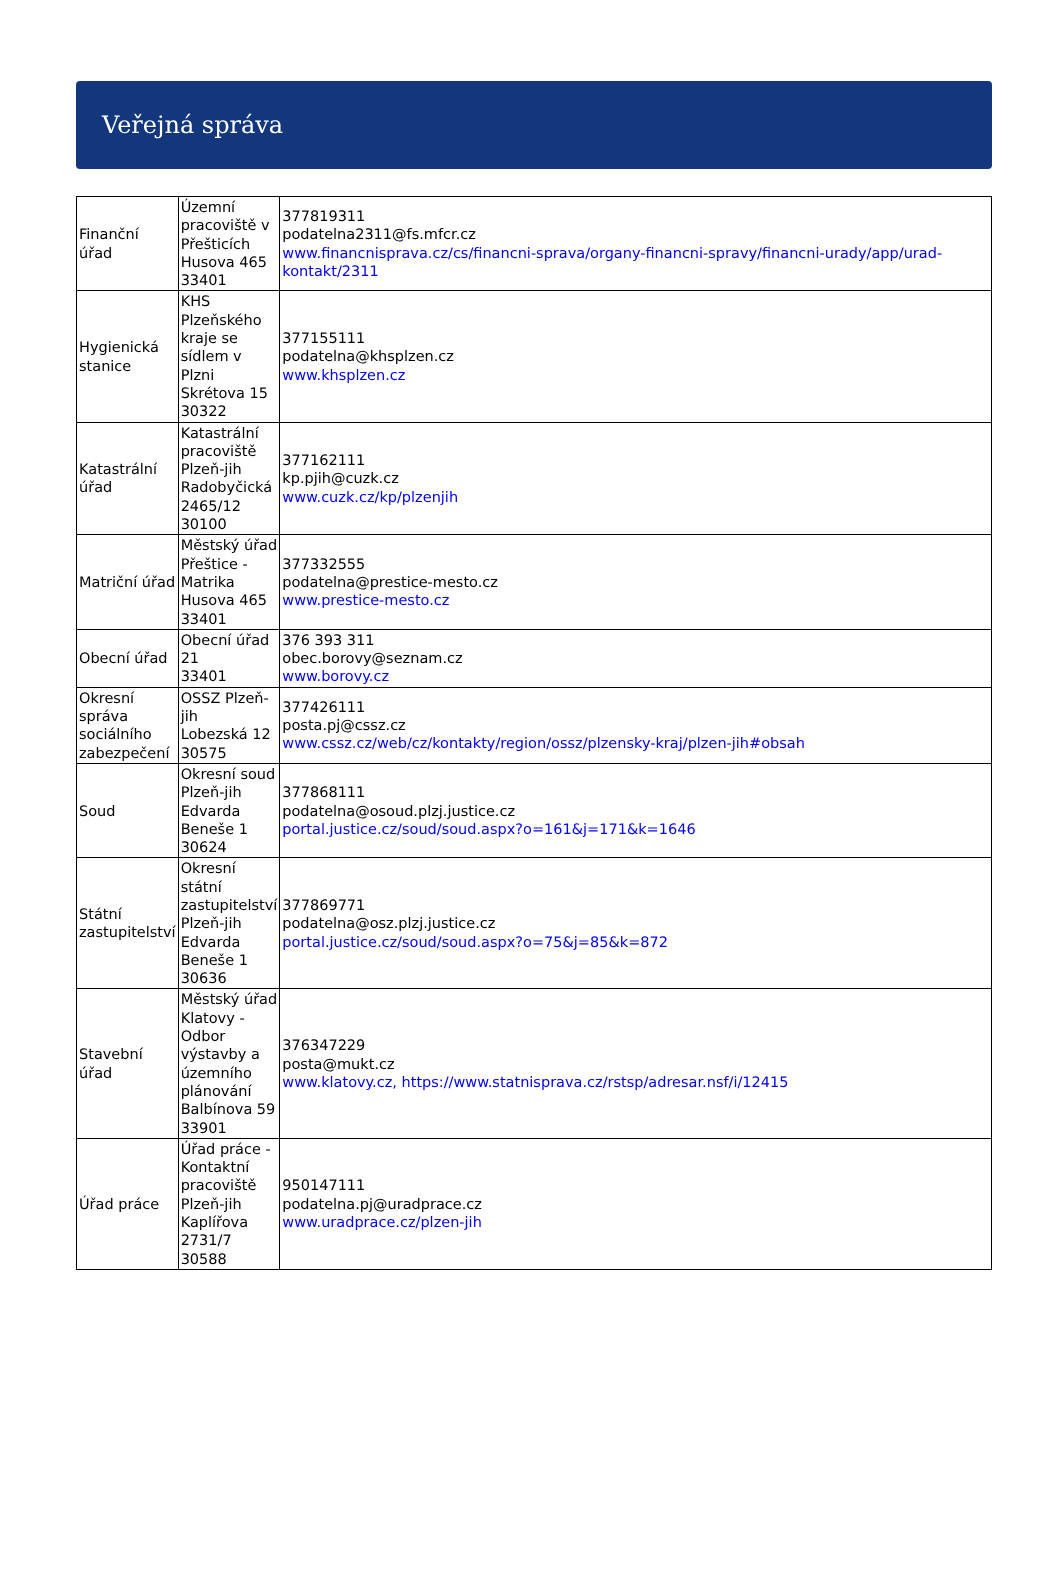Veřejná správa
| Finanční úřad | Územní pracoviště v Přešticích Husova 465 33401 | 377819311 podatelna2311@fs.mfcr.cz www.financnisprava.cz/cs/financni-sprava/organy-financni-spravy/financni-urady/app/urad-kontakt/2311 |
| Hygienická stanice | KHS Plzeňského kraje se sídlem v Plzni Skrétova 15 30322 | 377155111 podatelna@khsplzen.cz www.khsplzen.cz |
| Katastrální úřad | Katastrální pracoviště Plzeň-jih Radobyčická 2465/12 30100 | 377162111 kp.pjih@cuzk.cz www.cuzk.cz/kp/plzenjih |
| Matriční úřad | Městský úřad Přeštice - Matrika Husova 465 33401 | 377332555 podatelna@prestice-mesto.cz www.prestice-mesto.cz |
| Obecní úřad | Obecní úřad 21 33401 | 376 393 311 obec.borovy@seznam.cz www.borovy.cz |
| Okresní správa sociálního zabezpečení | OSSZ Plzeň-jih Lobezská 12 30575 | 377426111 posta.pj@cssz.cz www.cssz.cz/web/cz/kontakty/region/ossz/plzensky-kraj/plzen-jih#obsah |
| Soud | Okresní soud Plzeň-jih Edvarda Beneše 1 30624 | 377868111 podatelna@osoud.plzj.justice.cz portal.justice.cz/soud/soud.aspx?o=161&j=171&k=1646 |
| Státní zastupitelství | Okresní státní zastupitelství Plzeň-jih Edvarda Beneše 1 30636 | 377869771 podatelna@osz.plzj.justice.cz portal.justice.cz/soud/soud.aspx?o=75&j=85&k=872 |
| Stavební úřad | Městský úřad Klatovy - Odbor výstavby a územního plánování Balbínova 59 33901 | 376347229 posta@mukt.cz www.klatovy.cz, https://www.statnisprava.cz/rstsp/adresar.nsf/i/12415 |
| Úřad práce | Úřad práce - Kontaktní pracoviště Plzeň-jih Kaplířova 2731/7 30588 | 950147111 podatelna.pj@uradprace.cz www.uradprace.cz/plzen-jih |